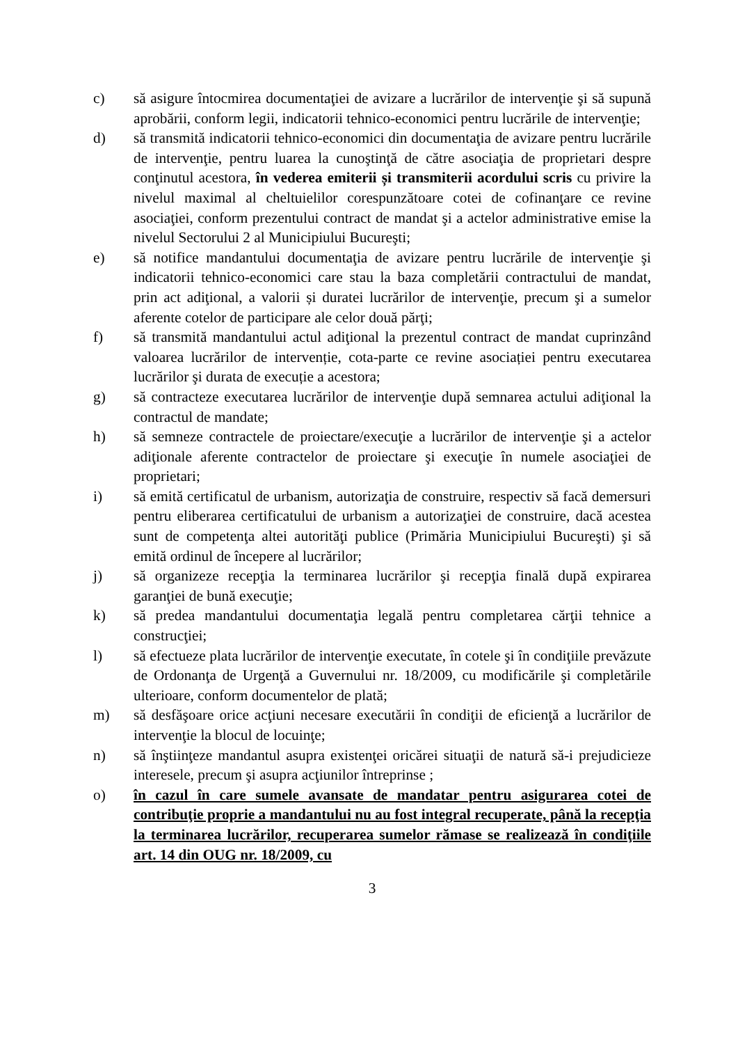c) să asigure întocmirea documentaţiei de avizare a lucrărilor de intervenţie şi să supună aprobării, conform legii, indicatorii tehnico-economici pentru lucrările de intervenţie;
d) să transmită indicatorii tehnico-economici din documentaţia de avizare pentru lucrările de intervenţie, pentru luarea la cunoştinţă de către asociaţia de proprietari despre conţinutul acestora, în vederea emiterii și transmiterii acordului scris cu privire la nivelul maximal al cheltuielilor corespunzătoare cotei de cofinanţare ce revine asociaţiei, conform prezentului contract de mandat şi a actelor administrative emise la nivelul Sectorului 2 al Municipiului Bucureşti;
e) să notifice mandantului documentaţia de avizare pentru lucrările de intervenţie şi indicatorii tehnico-economici care stau la baza completării contractului de mandat, prin act adiţional, a valorii și duratei lucrărilor de intervenţie, precum şi a sumelor aferente cotelor de participare ale celor două părţi;
f) să transmită mandantului actul adiţional la prezentul contract de mandat cuprinzând valoarea lucrărilor de intervenție, cota-parte ce revine asociației pentru executarea lucrărilor şi durata de execuție a acestora;
g) să contracteze executarea lucrărilor de intervenţie după semnarea actului adiţional la contractul de mandate;
h) să semneze contractele de proiectare/execuţie a lucrărilor de intervenţie şi a actelor adiţionale aferente contractelor de proiectare şi execuţie în numele asociaţiei de proprietari;
i) să emită certificatul de urbanism, autorizaţia de construire, respectiv să facă demersuri pentru eliberarea certificatului de urbanism a autorizaţiei de construire, dacă acestea sunt de competenţa altei autorităţi publice (Primăria Municipiului Bucureşti) şi să emită ordinul de începere al lucrărilor;
j) să organizeze recepţia la terminarea lucrărilor şi recepţia finală după expirarea garanţiei de bună execuţie;
k) să predea mandantului documentaţia legală pentru completarea cărţii tehnice a construcţiei;
l) să efectueze plata lucrărilor de intervenţie executate, în cotele şi în condiţiile prevăzute de Ordonanţa de Urgenţă a Guvernului nr. 18/2009, cu modificările şi completările ulterioare, conform documentelor de plată;
m) să desfăşoare orice acţiuni necesare executării în condiţii de eficienţă a lucrărilor de intervenţie la blocul de locuinţe;
n) să înştiinţeze mandantul asupra existenţei oricărei situaţii de natură să-i prejudicieze interesele, precum şi asupra acţiunilor întreprinse ;
o) în cazul în care sumele avansate de mandatar pentru asigurarea cotei de contribuţie proprie a mandantului nu au fost integral recuperate, până la recepţia la terminarea lucrărilor, recuperarea sumelor rămase se realizează în condiţiile art. 14 din OUG nr. 18/2009, cu
3